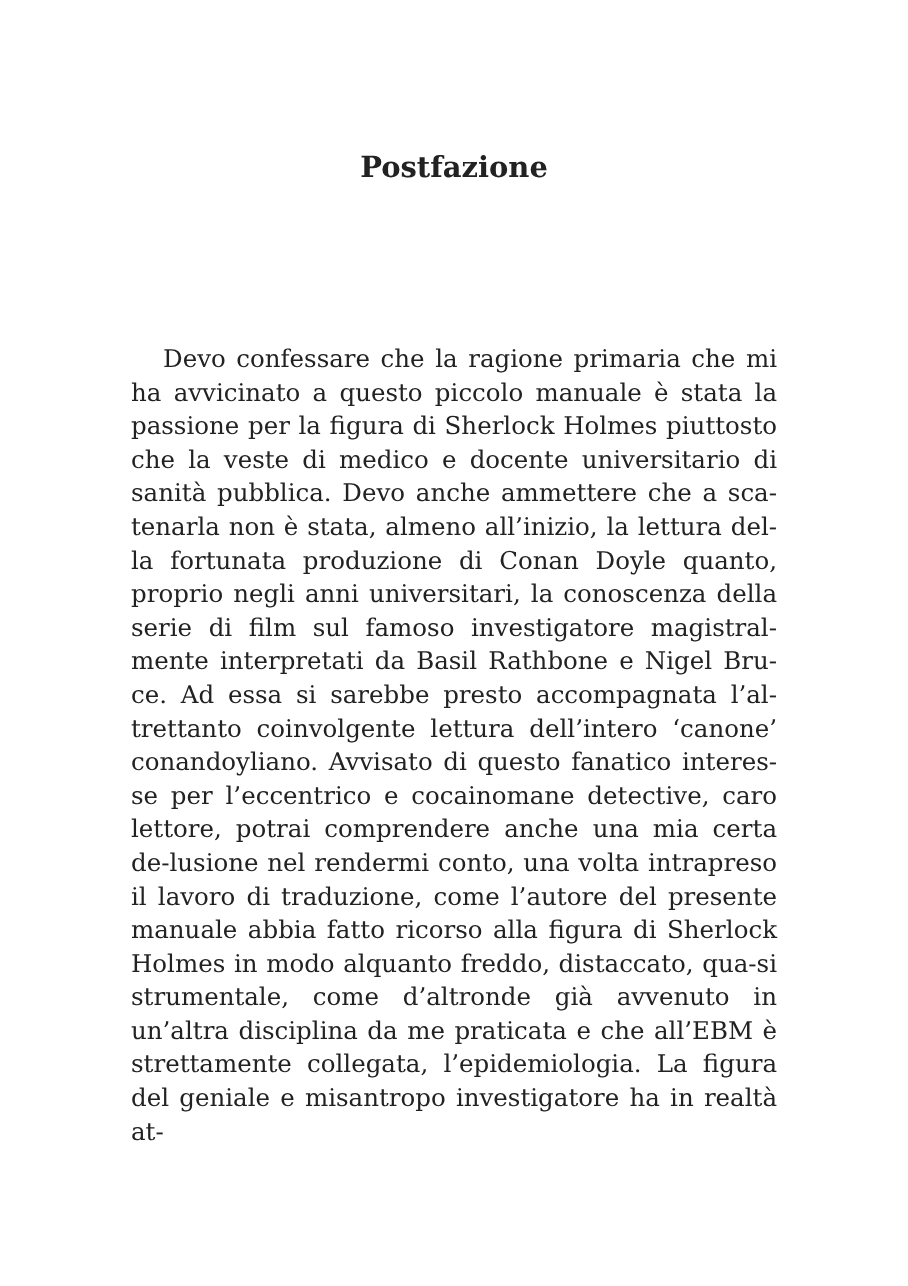Postfazione
Devo confessare che la ragione primaria che mi ha avvicinato a questo piccolo manuale è stata la passione per la figura di Sherlock Holmes piuttosto che la veste di medico e docente universitario di sanità pubblica. Devo anche ammettere che a sca-tenarla non è stata, almeno all’inizio, la lettura del-la fortunata produzione di Conan Doyle quanto, proprio negli anni universitari, la conoscenza della serie di film sul famoso investigatore magistral-mente interpretati da Basil Rathbone e Nigel Bru-ce. Ad essa si sarebbe presto accompagnata l’al-trettanto coinvolgente lettura dell’intero ‘canone’ conandoyliano. Avvisato di questo fanatico interes-se per l’eccentrico e cocainomane detective, caro lettore, potrai comprendere anche una mia certa de-lusione nel rendermi conto, una volta intrapreso il lavoro di traduzione, come l’autore del presente manuale abbia fatto ricorso alla figura di Sherlock Holmes in modo alquanto freddo, distaccato, qua-si strumentale, come d’altronde già avvenuto in un’altra disciplina da me praticata e che all’EBM è strettamente collegata, l’epidemiologia. La figura del geniale e misantropo investigatore ha in realtà at-